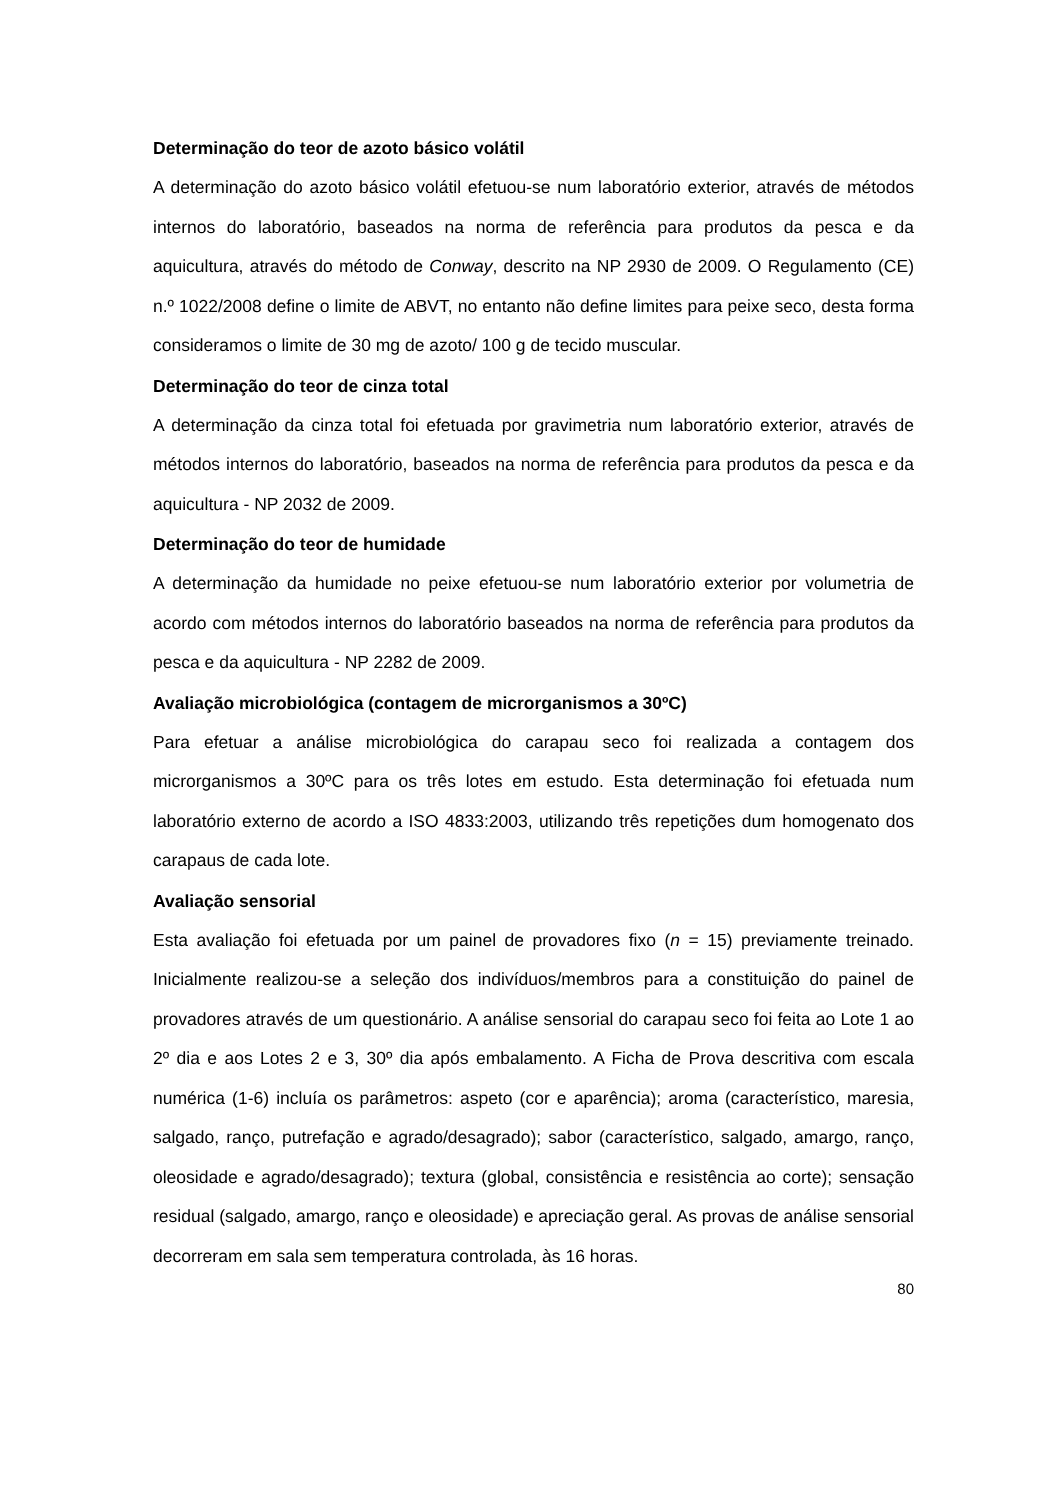Determinação do teor de azoto básico volátil
A determinação do azoto básico volátil efetuou-se num laboratório exterior, através de métodos internos do laboratório, baseados na norma de referência para produtos da pesca e da aquicultura, através do método de Conway, descrito na NP 2930 de 2009. O Regulamento (CE) n.º 1022/2008 define o limite de ABVT, no entanto não define limites para peixe seco, desta forma consideramos o limite de 30 mg de azoto/ 100 g de tecido muscular.
Determinação do teor de cinza total
A determinação da cinza total foi efetuada por gravimetria num laboratório exterior, através de métodos internos do laboratório, baseados na norma de referência para produtos da pesca e da aquicultura - NP 2032 de 2009.
Determinação do teor de humidade
A determinação da humidade no peixe efetuou-se num laboratório exterior por volumetria de acordo com métodos internos do laboratório baseados na norma de referência para produtos da pesca e da aquicultura - NP 2282 de 2009.
Avaliação microbiológica (contagem de microrganismos a 30ºC)
Para efetuar a análise microbiológica do carapau seco foi realizada a contagem dos microrganismos a 30ºC para os três lotes em estudo. Esta determinação foi efetuada num laboratório externo de acordo a ISO 4833:2003, utilizando três repetições dum homogenato dos carapaus de cada lote.
Avaliação sensorial
Esta avaliação foi efetuada por um painel de provadores fixo (n = 15) previamente treinado. Inicialmente realizou-se a seleção dos indivíduos/membros para a constituição do painel de provadores através de um questionário. A análise sensorial do carapau seco foi feita ao Lote 1 ao 2º dia e aos Lotes 2 e 3, 30º dia após embalamento. A Ficha de Prova descritiva com escala numérica (1-6) incluía os parâmetros: aspeto (cor e aparência); aroma (característico, maresia, salgado, ranço, putrefação e agrado/desagrado); sabor (característico, salgado, amargo, ranço, oleosidade e agrado/desagrado); textura (global, consistência e resistência ao corte); sensação residual (salgado, amargo, ranço e oleosidade) e apreciação geral. As provas de análise sensorial decorreram em sala sem temperatura controlada, às 16 horas.
80